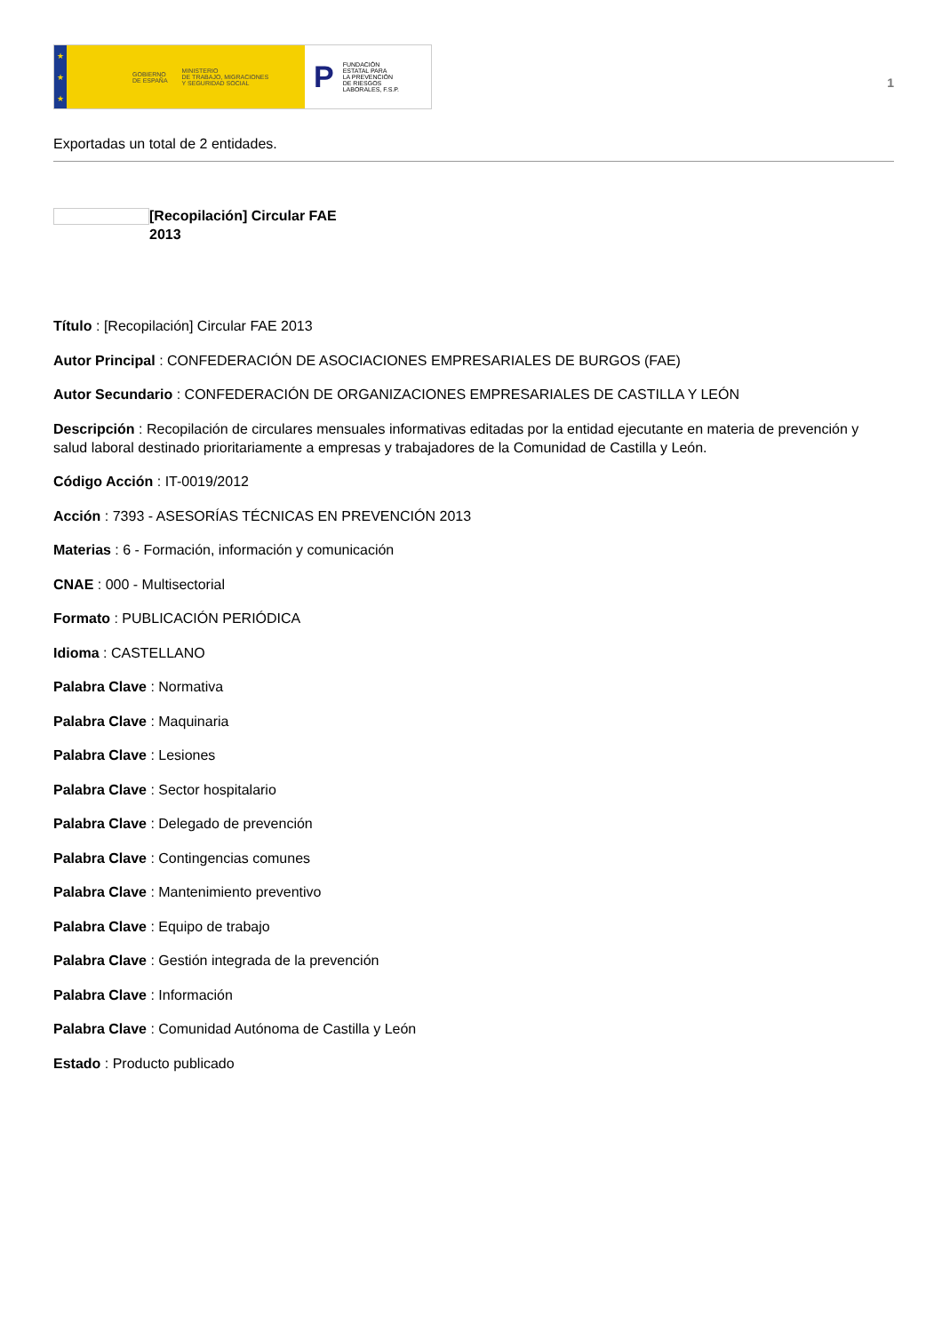★
★
★
GOBIERNO
DE ESPAÑA MINISTERIO
DE TRABAJO, MIGRACIONES
Y SEGURIDAD SOCIAL
P FUNDACIÓN
ESTATAL PARA
LA PREVENCIÓN
DE RIESGOS
LABORALES, F.S.P.
1
Exportadas un total de 2 entidades.
[Recopilación] Circular FAE 2013
Título : [Recopilación] Circular FAE 2013
Autor Principal : CONFEDERACIÓN DE ASOCIACIONES EMPRESARIALES DE BURGOS (FAE)
Autor Secundario : CONFEDERACIÓN DE ORGANIZACIONES EMPRESARIALES DE CASTILLA Y LEÓN
Descripción : Recopilación de circulares mensuales informativas editadas por la entidad ejecutante en materia de prevención y salud laboral destinado prioritariamente a empresas y trabajadores de la Comunidad de Castilla y León.
Código Acción : IT-0019/2012
Acción : 7393 - ASESORÍAS TÉCNICAS EN PREVENCIÓN 2013
Materias : 6 - Formación, información y comunicación
CNAE : 000 - Multisectorial
Formato : PUBLICACIÓN PERIÓDICA
Idioma : CASTELLANO
Palabra Clave : Normativa
Palabra Clave : Maquinaria
Palabra Clave : Lesiones
Palabra Clave : Sector hospitalario
Palabra Clave : Delegado de prevención
Palabra Clave : Contingencias comunes
Palabra Clave : Mantenimiento preventivo
Palabra Clave : Equipo de trabajo
Palabra Clave : Gestión integrada de la prevención
Palabra Clave : Información
Palabra Clave : Comunidad Autónoma de Castilla y León
Estado : Producto publicado